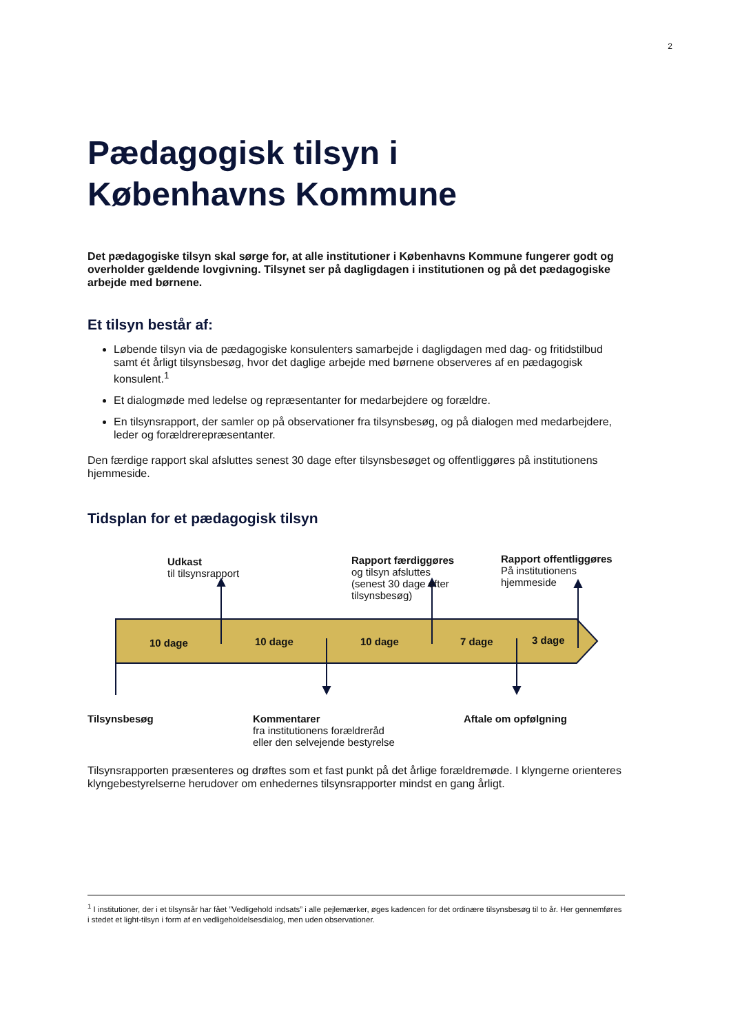2
Pædagogisk tilsyn i
Københavns Kommune
Det pædagogiske tilsyn skal sørge for, at alle institutioner i Københavns Kommune fungerer godt og overholder gældende lovgivning. Tilsynet ser på dagligdagen i institutionen og på det pædagogiske arbejde med børnene.
Et tilsyn består af:
Løbende tilsyn via de pædagogiske konsulenters samarbejde i dagligdagen med dag- og fritidstilbud samt ét årligt tilsynsbesøg, hvor det daglige arbejde med børnene observeres af en pædagogisk konsulent.<sup>1</sup>
Et dialogmøde med ledelse og repræsentanter for medarbejdere og forældre.
En tilsynsrapport, der samler op på observationer fra tilsynsbesøg, og på dialogen med medarbejdere, leder og forældrerepræsentanter.
Den færdige rapport skal afsluttes senest 30 dage efter tilsynsbesøget og offentliggøres på institutionens hjemmeside.
Tidsplan for et pædagogisk tilsyn
10 dage
10 dage
10 dage
7 dage
3 dage
Udkast
til tilsynsrapport
Rapport færdiggøres
og tilsyn afsluttes
(senest 30 dage efter
tilsynsbesøg)
Rapport offentliggøres
På institutionens
hjemmeside
Tilsynsbesøg
Kommentarer
fra institutionens forældreråd
eller den selvejende bestyrelse
Aftale om opfølgning
Tilsynsrapporten præsenteres og drøftes som et fast punkt på det årlige forældremøde. I klyngerne orienteres klyngebestyrelserne herudover om enhedernes tilsynsrapporter mindst en gang årligt.
<sup>1</sup> I institutioner, der i et tilsynsår har fået ”Vedligehold indsats” i alle pejlemærker, øges kadencen for det ordinære tilsynsbesøg til to år. Her gennemføres i stedet et light-tilsyn i form af en vedligeholdelsesdialog, men uden observationer.